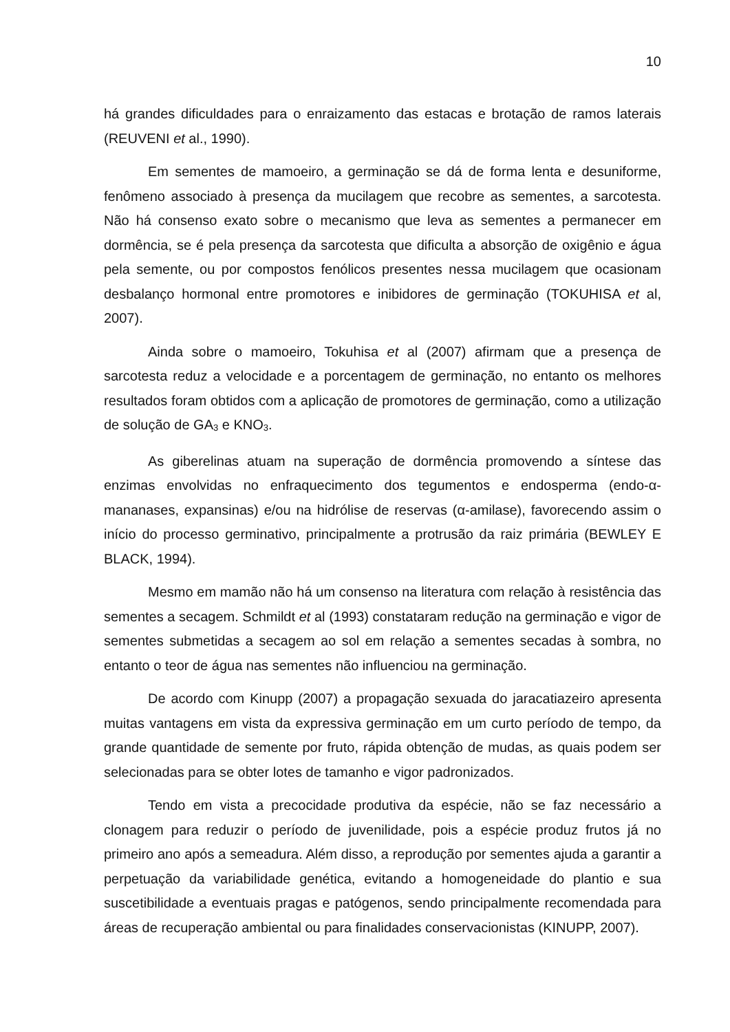10
há grandes dificuldades para o enraizamento das estacas e brotação de ramos laterais (REUVENI et al., 1990).
Em sementes de mamoeiro, a germinação se dá de forma lenta e desuniforme, fenômeno associado à presença da mucilagem que recobre as sementes, a sarcotesta. Não há consenso exato sobre o mecanismo que leva as sementes a permanecer em dormência, se é pela presença da sarcotesta que dificulta a absorção de oxigênio e água pela semente, ou por compostos fenólicos presentes nessa mucilagem que ocasionam desbalanço hormonal entre promotores e inibidores de germinação (TOKUHISA et al, 2007).
Ainda sobre o mamoeiro, Tokuhisa et al (2007) afirmam que a presença de sarcotesta reduz a velocidade e a porcentagem de germinação, no entanto os melhores resultados foram obtidos com a aplicação de promotores de germinação, como a utilização de solução de GA<sub>3</sub> e KNO<sub>3</sub>.
As giberelinas atuam na superação de dormência promovendo a síntese das enzimas envolvidas no enfraquecimento dos tegumentos e endosperma (endo-α-mananases, expansinas) e/ou na hidrólise de reservas (α-amilase), favorecendo assim o início do processo germinativo, principalmente a protrusão da raiz primária (BEWLEY E BLACK, 1994).
Mesmo em mamão não há um consenso na literatura com relação à resistência das sementes a secagem. Schmildt et al (1993) constataram redução na germinação e vigor de sementes submetidas a secagem ao sol em relação a sementes secadas à sombra, no entanto o teor de água nas sementes não influenciou na germinação.
De acordo com Kinupp (2007) a propagação sexuada do jaracatiazeiro apresenta muitas vantagens em vista da expressiva germinação em um curto período de tempo, da grande quantidade de semente por fruto, rápida obtenção de mudas, as quais podem ser selecionadas para se obter lotes de tamanho e vigor padronizados.
Tendo em vista a precocidade produtiva da espécie, não se faz necessário a clonagem para reduzir o período de juvenilidade, pois a espécie produz frutos já no primeiro ano após a semeadura. Além disso, a reprodução por sementes ajuda a garantir a perpetuação da variabilidade genética, evitando a homogeneidade do plantio e sua suscetibilidade a eventuais pragas e patógenos, sendo principalmente recomendada para áreas de recuperação ambiental ou para finalidades conservacionistas (KINUPP, 2007).